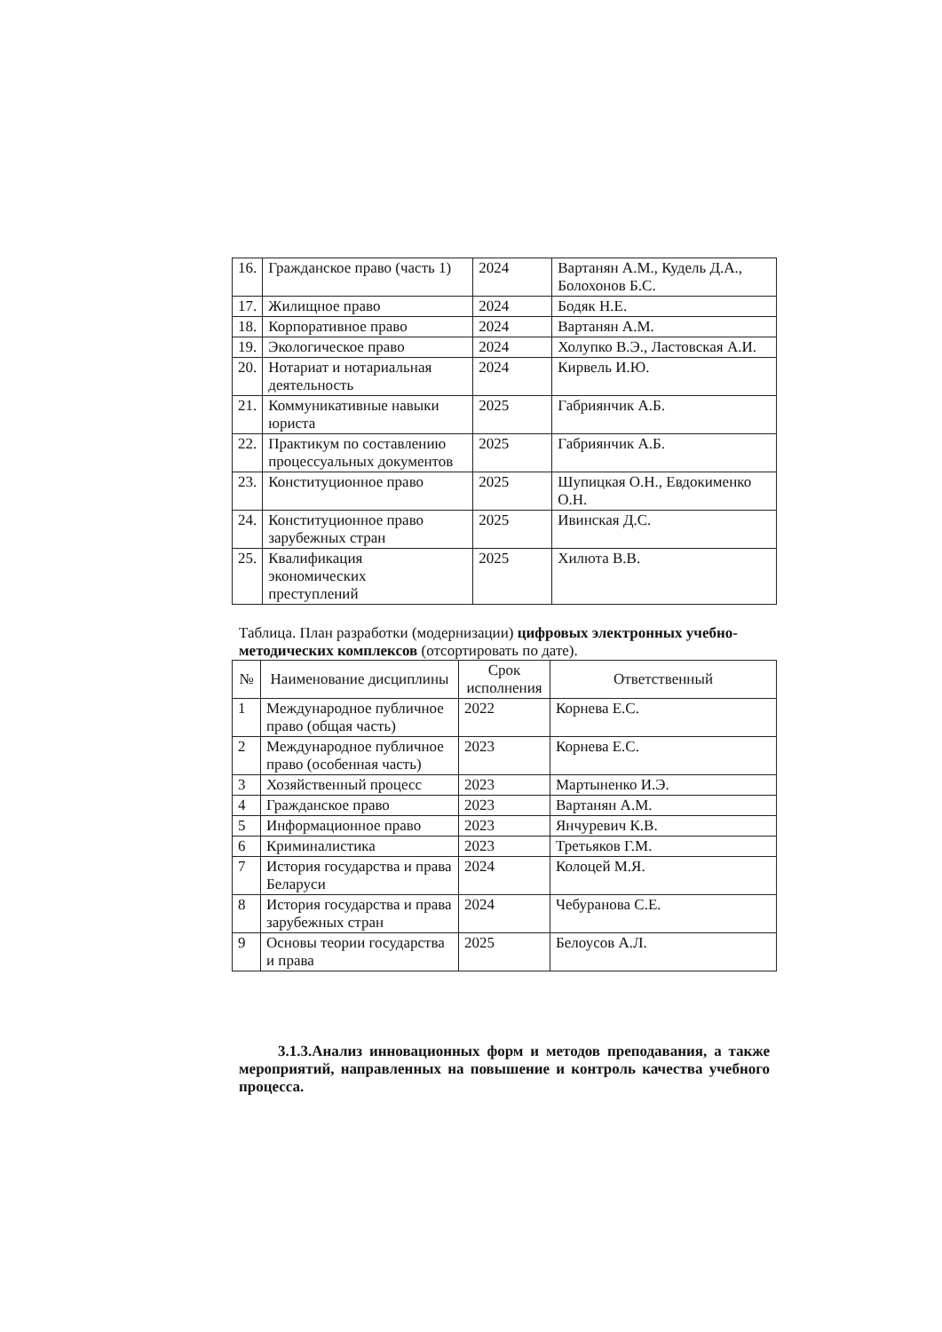| 16. | Гражданское право (часть 1) | 2024 | Вартанян А.М., Кудель Д.А., Болохонов Б.С. |
| 17. | Жилищное право | 2024 | Бодяк Н.Е. |
| 18. | Корпоративное право | 2024 | Вартанян А.М. |
| 19. | Экологическое право | 2024 | Холупко В.Э., Ластовская А.И. |
| 20. | Нотариат и нотариальная деятельность | 2024 | Кирвель И.Ю. |
| 21. | Коммуникативные навыки юриста | 2025 | Габриянчик А.Б. |
| 22. | Практикум по составлению процессуальных документов | 2025 | Габриянчик А.Б. |
| 23. | Конституционное право | 2025 | Шупицкая О.Н., Евдокименко О.Н. |
| 24. | Конституционное право зарубежных стран | 2025 | Ивинская Д.С. |
| 25. | Квалификация экономических преступлений | 2025 | Хилюта В.В. |
Таблица. План разработки (модернизации) цифровых электронных учебно-методических комплексов (отсортировать по дате).
| № | Наименование дисциплины | Срок исполнения | Ответственный |
| --- | --- | --- | --- |
| 1 | Международное публичное право (общая часть) | 2022 | Корнева Е.С. |
| 2 | Международное публичное право (особенная часть) | 2023 | Корнева Е.С. |
| 3 | Хозяйственный процесс | 2023 | Мартыненко И.Э. |
| 4 | Гражданское право | 2023 | Вартанян А.М. |
| 5 | Информационное право | 2023 | Янчуревич К.В. |
| 6 | Криминалистика | 2023 | Третьяков Г.М. |
| 7 | История государства и права Беларуси | 2024 | Колоцей М.Я. |
| 8 | История государства и права зарубежных стран | 2024 | Чебуранова С.Е. |
| 9 | Основы теории государства и права | 2025 | Белоусов А.Л. |
3.1.3.Анализ инновационных форм и методов преподавания, а также мероприятий, направленных на повышение и контроль качества учебного процесса.